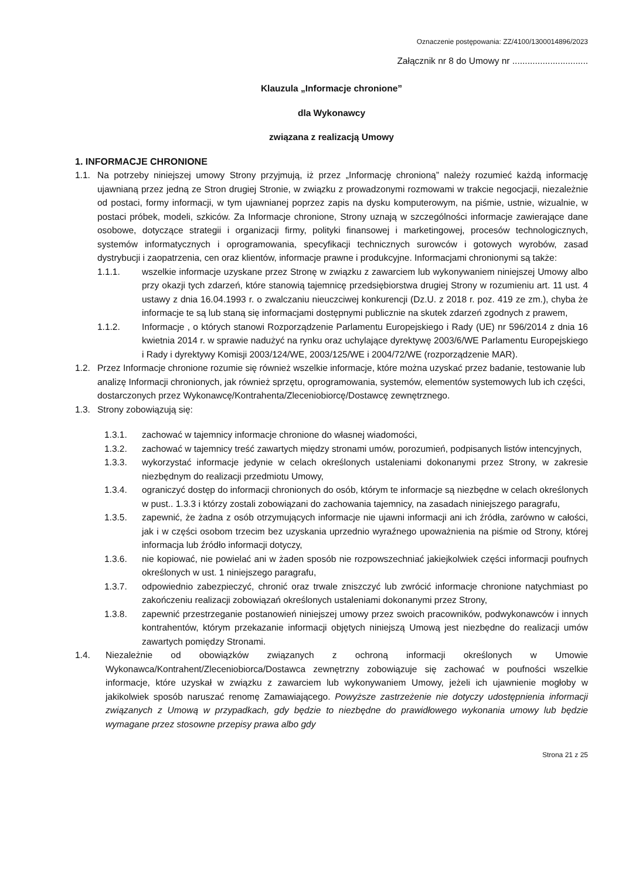Oznaczenie postępowania: ZZ/4100/1300014896/2023
Załącznik nr 8 do Umowy nr ..............................
Klauzula „Informacje chronione”
dla Wykonawcy
związana z realizacją Umowy
1. INFORMACJE CHRONIONE
1.1. Na potrzeby niniejszej umowy Strony przyjmują, iż przez „Informację chronioną” należy rozumieć każdą informację ujawnianą przez jedną ze Stron drugiej Stronie, w związku z prowadzonymi rozmowami w trakcie negocjacji, niezależnie od postaci, formy informacji, w tym ujawnianej poprzez zapis na dysku komputerowym, na piśmie, ustnie, wizualnie, w postaci próbek, modeli, szkiców. Za Informacje chronione, Strony uznają w szczególności informacje zawierające dane osobowe, dotyczące strategii i organizacji firmy, polityki finansowej i marketingowej, procesów technologicznych, systemów informatycznych i oprogramowania, specyfikacji technicznych surowców i gotowych wyrobów, zasad dystrybucji i zaopatrzenia, cen oraz klientów, informacje prawne i produkcyjne. Informacjami chronionymi są także:
1.1.1. wszelkie informacje uzyskane przez Stronę w związku z zawarciem lub wykonywaniem niniejszej Umowy albo przy okazji tych zdarzeń, które stanowią tajemnicę przedsiębiorstwa drugiej Strony w rozumieniu art. 11 ust. 4 ustawy z dnia 16.04.1993 r. o zwalczaniu nieuczciwej konkurencji (Dz.U. z 2018 r. poz. 419 ze zm.), chyba że informacje te są lub staną się informacjami dostępnymi publicznie na skutek zdarzeń zgodnych z prawem,
1.1.2. Informacje , o których stanowi Rozporządzenie Parlamentu Europejskiego i Rady (UE) nr 596/2014 z dnia 16 kwietnia 2014 r. w sprawie nadużyć na rynku oraz uchylające dyrektywę 2003/6/WE Parlamentu Europejskiego i Rady i dyrektywy Komisji 2003/124/WE, 2003/125/WE i 2004/72/WE (rozporządzenie MAR).
1.2. Przez Informacje chronione rozumie się również wszelkie informacje, które można uzyskać przez badanie, testowanie lub analizę Informacji chronionych, jak również sprzętu, oprogramowania, systemów, elementów systemowych lub ich części, dostarczonych przez Wykonawcę/Kontrahenta/Zleceniobiorcę/Dostawcę zewnętrznego.
1.3. Strony zobowiązują się:
1.3.1. zachować w tajemnicy informacje chronione do własnej wiadomości,
1.3.2. zachować w tajemnicy treść zawartych między stronami umów, porozumień, podpisanych listów intencyjnych,
1.3.3. wykorzystać informacje jedynie w celach określonych ustaleniami dokonanymi przez Strony, w zakresie niezbędnym do realizacji przedmiotu Umowy,
1.3.4. ograniczyć dostęp do informacji chronionych do osób, którym te informacje są niezbędne w celach określonych w pust.. 1.3.3 i którzy zostali zobowiązani do zachowania tajemnicy, na zasadach niniejszego paragrafu,
1.3.5. zapewnić, że żadna z osób otrzymujących informacje nie ujawni informacji ani ich źródła, zarówno w całości, jak i w części osobom trzecim bez uzyskania uprzednio wyraźnego upoważnienia na piśmie od Strony, której informacja lub źródło informacji dotyczy,
1.3.6. nie kopiować, nie powielać ani w żaden sposób nie rozpowszechniać jakiejkolwiek części informacji poufnych określonych w ust. 1 niniejszego paragrafu,
1.3.7. odpowiednio zabezpieczyć, chronić oraz trwale zniszczyć lub zwrócić informacje chronione natychmiast po zakończeniu realizacji zobowiązań określonych ustaleniami dokonanymi przez Strony,
1.3.8. zapewnić przestrzeganie postanowień niniejszej umowy przez swoich pracowników, podwykonawców i innych kontrahentów, którym przekazanie informacji objętych niniejszą Umową jest niezbędne do realizacji umów zawartych pomiędzy Stronami.
1.4. Niezależnie od obowiązków związanych z ochroną informacji określonych w Umowie Wykonawca/Kontrahent/Zleceniobiorca/Dostawca zewnętrzny zobowiązuje się zachować w poufności wszelkie informacje, które uzyskał w związku z zawarciem lub wykonywaniem Umowy, jeżeli ich ujawnienie mogłoby w jakikolwiek sposób naruszać renomę Zamawiającego. Powyższe zastrzeżenie nie dotyczy udostępnienia informacji związanych z Umową w przypadkach, gdy będzie to niezbędne do prawidłowego wykonania umowy lub będzie wymagane przez stosowne przepisy prawa albo gdy
Strona 21 z 25